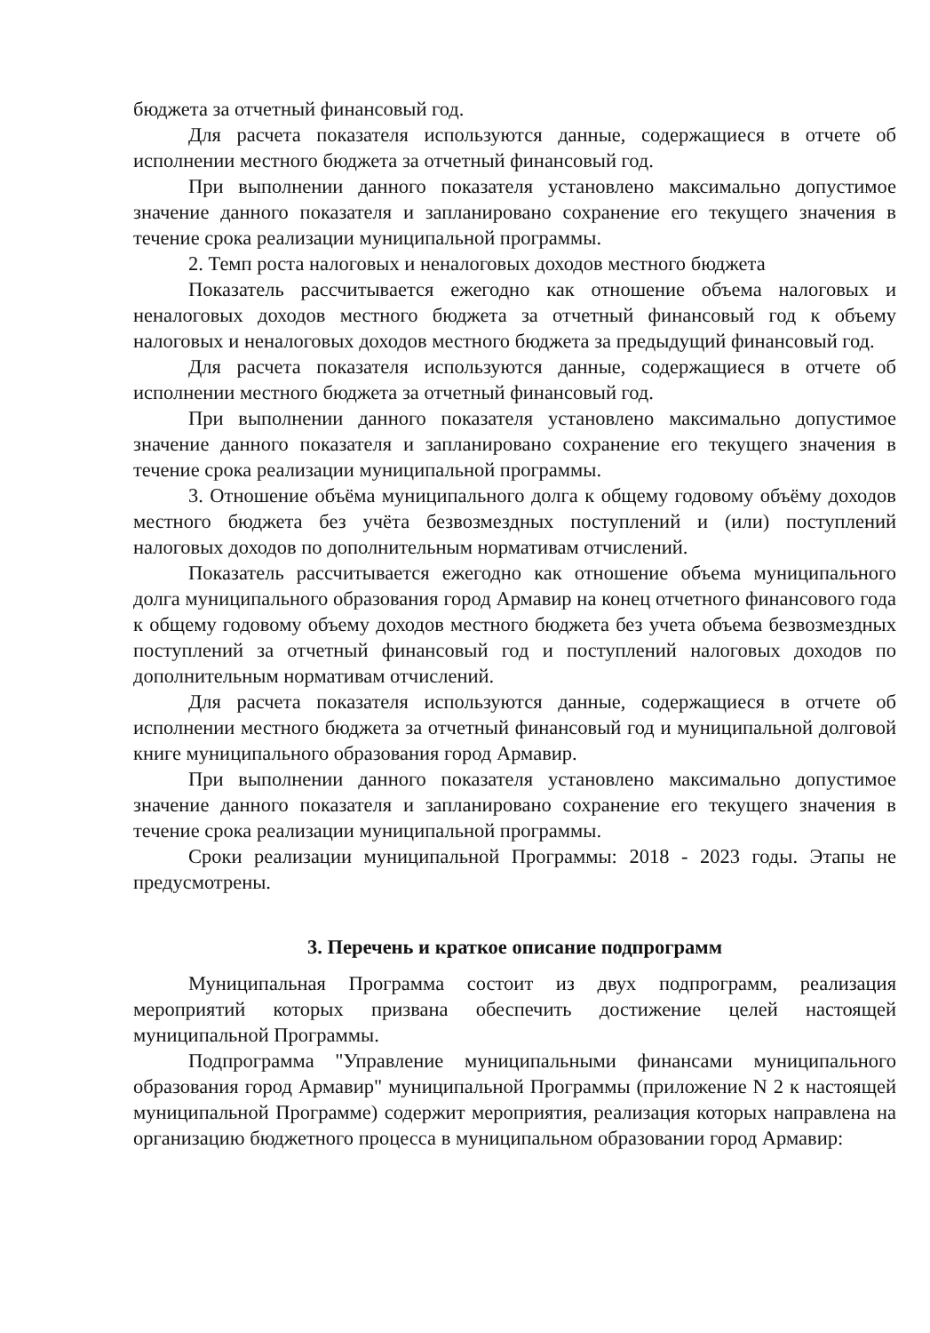бюджета за отчетный финансовый год.
Для расчета показателя используются данные, содержащиеся в отчете об исполнении местного бюджета за отчетный финансовый год.
При выполнении данного показателя установлено максимально допустимое значение данного показателя и запланировано сохранение его текущего значения в течение срока реализации муниципальной программы.
2. Темп роста налоговых и неналоговых доходов местного бюджета
Показатель рассчитывается ежегодно как отношение объема налоговых и неналоговых доходов местного бюджета за отчетный финансовый год к объему налоговых и неналоговых доходов местного бюджета за предыдущий финансовый год.
Для расчета показателя используются данные, содержащиеся в отчете об исполнении местного бюджета за отчетный финансовый год.
При выполнении данного показателя установлено максимально допустимое значение данного показателя и запланировано сохранение его текущего значения в течение срока реализации муниципальной программы.
3. Отношение объёма муниципального долга к общему годовому объёму доходов местного бюджета без учёта безвозмездных поступлений и (или) поступлений налоговых доходов по дополнительным нормативам отчислений.
Показатель рассчитывается ежегодно как отношение объема муниципального долга муниципального образования город Армавир на конец отчетного финансового года к общему годовому объему доходов местного бюджета без учета объема безвозмездных поступлений за отчетный финансовый год и поступлений налоговых доходов по дополнительным нормативам отчислений.
Для расчета показателя используются данные, содержащиеся в отчете об исполнении местного бюджета за отчетный финансовый год и муниципальной долговой книге муниципального образования город Армавир.
При выполнении данного показателя установлено максимально допустимое значение данного показателя и запланировано сохранение его текущего значения в течение срока реализации муниципальной программы.
Сроки реализации муниципальной Программы: 2018 - 2023 годы. Этапы не предусмотрены.
3. Перечень и краткое описание подпрограмм
Муниципальная Программа состоит из двух подпрограмм, реализация мероприятий которых призвана обеспечить достижение целей настоящей муниципальной Программы.
Подпрограмма "Управление муниципальными финансами муниципального образования город Армавир" муниципальной Программы (приложение N 2 к настоящей муниципальной Программе) содержит мероприятия, реализация которых направлена на организацию бюджетного процесса в муниципальном образовании город Армавир: